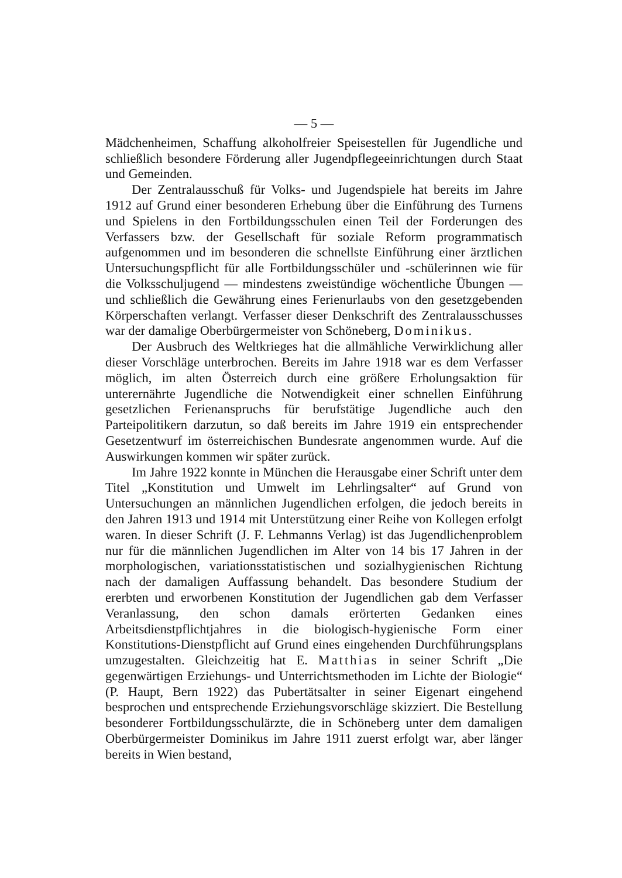— 5 —
Mädchenheimen, Schaffung alkoholfreier Speisestellen für Jugendliche und schließlich besondere Förderung aller Jugendpflegeeinrichtungen durch Staat und Gemeinden.
Der Zentralausschuß für Volks- und Jugendspiele hat bereits im Jahre 1912 auf Grund einer besonderen Erhebung über die Einführung des Turnens und Spielens in den Fortbildungsschulen einen Teil der Forderungen des Verfassers bzw. der Gesellschaft für soziale Reform programmatisch aufgenommen und im besonderen die schnellste Einführung einer ärztlichen Untersuchungspflicht für alle Fortbildungsschüler und -schülerinnen wie für die Volksschuljugend — mindestens zweistündige wöchentliche Übungen — und schließlich die Gewährung eines Ferienurlaubs von den gesetzgebenden Körperschaften verlangt. Verfasser dieser Denkschrift des Zentralausschusses war der damalige Oberbürgermeister von Schöneberg, Dominikus.
Der Ausbruch des Weltkrieges hat die allmähliche Verwirklichung aller dieser Vorschläge unterbrochen. Bereits im Jahre 1918 war es dem Verfasser möglich, im alten Österreich durch eine größere Erholungsaktion für unterernährte Jugendliche die Notwendigkeit einer schnellen Einführung gesetzlichen Ferienanspruchs für berufstätige Jugendliche auch den Parteipolitikern darzutun, so daß bereits im Jahre 1919 ein entsprechender Gesetzentwurf im österreichischen Bundesrate angenommen wurde. Auf die Auswirkungen kommen wir später zurück.
Im Jahre 1922 konnte in München die Herausgabe einer Schrift unter dem Titel „Konstitution und Umwelt im Lehrlingsalter“ auf Grund von Untersuchungen an männlichen Jugendlichen erfolgen, die jedoch bereits in den Jahren 1913 und 1914 mit Unterstützung einer Reihe von Kollegen erfolgt waren. In dieser Schrift (J. F. Lehmanns Verlag) ist das Jugendlichenproblem nur für die männlichen Jugendlichen im Alter von 14 bis 17 Jahren in der morphologischen, variationsstatistischen und sozialhygienischen Richtung nach der damaligen Auffassung behandelt. Das besondere Studium der ererbten und erworbenen Konstitution der Jugendlichen gab dem Verfasser Veranlassung, den schon damals erörterten Gedanken eines Arbeitsdienstpflichtjahres in die biologisch-hygienische Form einer Konstitutions-Dienstpflicht auf Grund eines eingehenden Durchführungsplans umzugestalten. Gleichzeitig hat E. Matthias in seiner Schrift „Die gegenwärtigen Erziehungs- und Unterrichtsmethoden im Lichte der Biologie“ (P. Haupt, Bern 1922) das Pubertätsalter in seiner Eigenart eingehend besprochen und entsprechende Erziehungsvorschläge skizziert. Die Bestellung besonderer Fortbildungsschulärzte, die in Schöneberg unter dem damaligen Oberbürgermeister Dominikus im Jahre 1911 zuerst erfolgt war, aber länger bereits in Wien bestand,